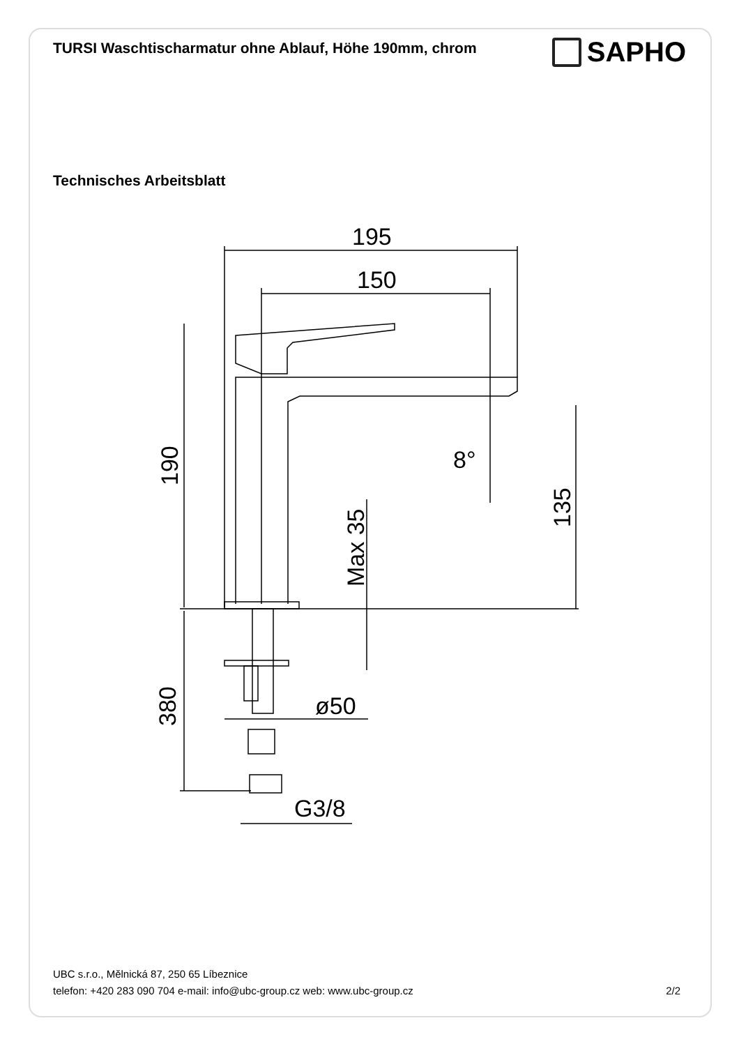TURSI Waschtischarmatur ohne Ablauf, Höhe 190mm, chrom
SAPHO
Technisches Arbeitsblatt
195
150
190
Max 35
135
380
8°
ø50
G3/8
UBC s.r.o., Mělnická 87, 250 65 Líbeznice
telefon: +420 283 090 704 e-mail: info@ubc-group.cz web: www.ubc-group.cz
2/2